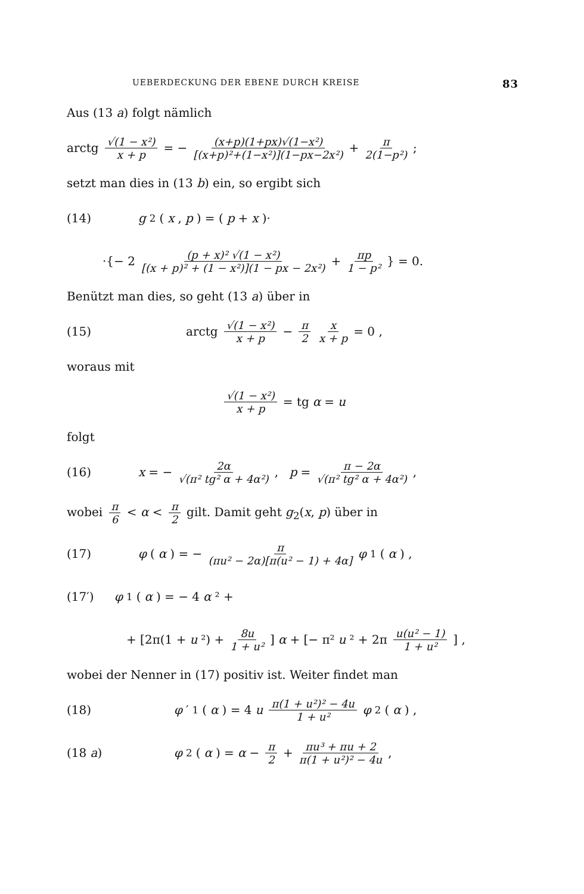UEBERDECKUNG DER EBENE DURCH KREISE 83
Aus (13 a) folgt nämlich
arctg √(1 − x²) x + p = − (x+p)(1+px)√(1−x²) [(x+p)²+(1−x²)](1−px−2x²) + π 2(1−p²) ;
setzt man dies in (13 b) ein, so ergibt sich
(14) g<sub>2</sub>(x, p) = (p + x)·
·{− 2 (p + x)² √(1 − x²) [(x + p)² + (1 − x²)](1 − px − 2x²) + πp 1 − p² } = 0.
Benützt man dies, so geht (13 a) über in
(15)
arctg √(1 − x²) x + p − π 2 x x + p = 0 ,
woraus mit
√(1 − x²) x + p = tg α = u
folgt
(16)
x = − 2α √(π² tg² α + 4α²), p = π − 2α √(π² tg² α + 4α²),
wobei π 6 < α < π 2 gilt. Damit geht g<sub>2</sub>(x, p) über in
(17)
φ (α) = − π (πu² − 2α)[π(u² − 1) + 4α] φ<sub>1</sub>(α) ,
(17′) φ<sub>1</sub>(α) = − 4 α ² +
+ [2π(1 + u ²) + 8u 1 + u²] α + [− π² u ² + 2π u(u² − 1) 1 + u²] ,
wobei der Nenner in (17) positiv ist. Weiter findet man
(18)
φ ′<sub>1</sub>(α) = 4 u π(1 + u²)² − 4u 1 + u² φ<sub>2</sub>(α) ,
(18 a)
φ<sub>2</sub>(α) = α − π 2 + πu³ + πu + 2 π(1 + u²)² − 4u ,